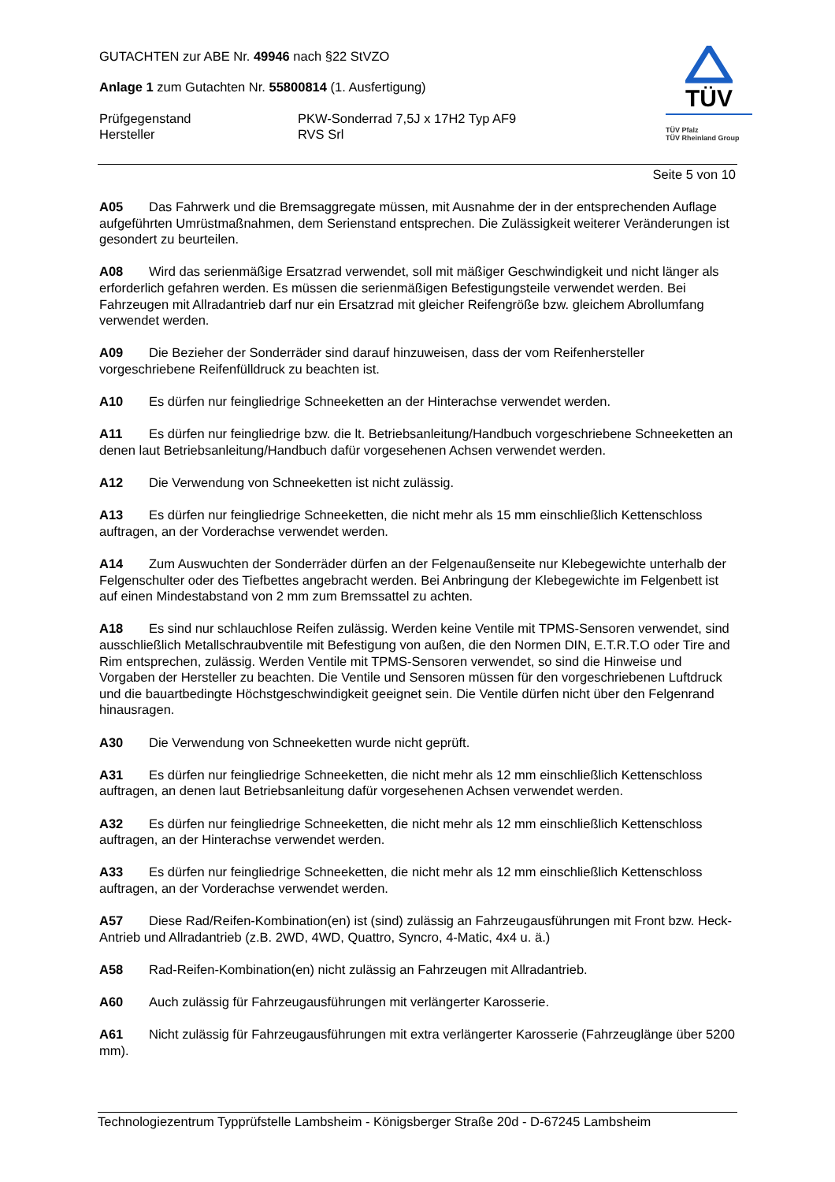GUTACHTEN zur ABE Nr. 49946 nach §22 StVZO
Anlage 1 zum Gutachten Nr. 55800814 (1. Ausfertigung)
Prüfgegenstand PKW-Sonderrad 7,5J x 17H2 Typ AF9
Hersteller RVS Srl
TÜV
TÜV Pfalz
TÜV Rheinland Group
Seite 5 von 10
A05 Das Fahrwerk und die Bremsaggregate müssen, mit Ausnahme der in der entsprechenden Auflage aufgeführten Umrüstmaßnahmen, dem Serienstand entsprechen. Die Zulässigkeit weiterer Veränderungen ist gesondert zu beurteilen.
A08 Wird das serienmäßige Ersatzrad verwendet, soll mit mäßiger Geschwindigkeit und nicht länger als erforderlich gefahren werden. Es müssen die serienmäßigen Befestigungsteile verwendet werden. Bei Fahrzeugen mit Allradantrieb darf nur ein Ersatzrad mit gleicher Reifengröße bzw. gleichem Abrollumfang verwendet werden.
A09 Die Bezieher der Sonderräder sind darauf hinzuweisen, dass der vom Reifenhersteller vorgeschriebene Reifenfülldruck zu beachten ist.
A10 Es dürfen nur feingliedrige Schneeketten an der Hinterachse verwendet werden.
A11 Es dürfen nur feingliedrige bzw. die lt. Betriebsanleitung/Handbuch vorgeschriebene Schneeketten an denen laut Betriebsanleitung/Handbuch dafür vorgesehenen Achsen verwendet werden.
A12 Die Verwendung von Schneeketten ist nicht zulässig.
A13 Es dürfen nur feingliedrige Schneeketten, die nicht mehr als 15 mm einschließlich Kettenschloss auftragen, an der Vorderachse verwendet werden.
A14 Zum Auswuchten der Sonderräder dürfen an der Felgenaußenseite nur Klebegewichte unterhalb der Felgenschulter oder des Tiefbettes angebracht werden. Bei Anbringung der Klebegewichte im Felgenbett ist auf einen Mindestabstand von 2 mm zum Bremssattel zu achten.
A18 Es sind nur schlauchlose Reifen zulässig. Werden keine Ventile mit TPMS-Sensoren verwendet, sind ausschließlich Metallschraubventile mit Befestigung von außen, die den Normen DIN, E.T.R.T.O oder Tire and Rim entsprechen, zulässig. Werden Ventile mit TPMS-Sensoren verwendet, so sind die Hinweise und Vorgaben der Hersteller zu beachten. Die Ventile und Sensoren müssen für den vorgeschriebenen Luftdruck und die bauartbedingte Höchstgeschwindigkeit geeignet sein. Die Ventile dürfen nicht über den Felgenrand hinausragen.
A30 Die Verwendung von Schneeketten wurde nicht geprüft.
A31 Es dürfen nur feingliedrige Schneeketten, die nicht mehr als 12 mm einschließlich Kettenschloss auftragen, an denen laut Betriebsanleitung dafür vorgesehenen Achsen verwendet werden.
A32 Es dürfen nur feingliedrige Schneeketten, die nicht mehr als 12 mm einschließlich Kettenschloss auftragen, an der Hinterachse verwendet werden.
A33 Es dürfen nur feingliedrige Schneeketten, die nicht mehr als 12 mm einschließlich Kettenschloss auftragen, an der Vorderachse verwendet werden.
A57 Diese Rad/Reifen-Kombination(en) ist (sind) zulässig an Fahrzeugausführungen mit Front bzw. Heck-Antrieb und Allradantrieb (z.B. 2WD, 4WD, Quattro, Syncro, 4-Matic, 4x4 u. ä.)
A58 Rad-Reifen-Kombination(en) nicht zulässig an Fahrzeugen mit Allradantrieb.
A60 Auch zulässig für Fahrzeugausführungen mit verlängerter Karosserie.
A61 Nicht zulässig für Fahrzeugausführungen mit extra verlängerter Karosserie (Fahrzeuglänge über 5200 mm).
Technologiezentrum Typprüfstelle Lambsheim - Königsberger Straße 20d - D-67245 Lambsheim